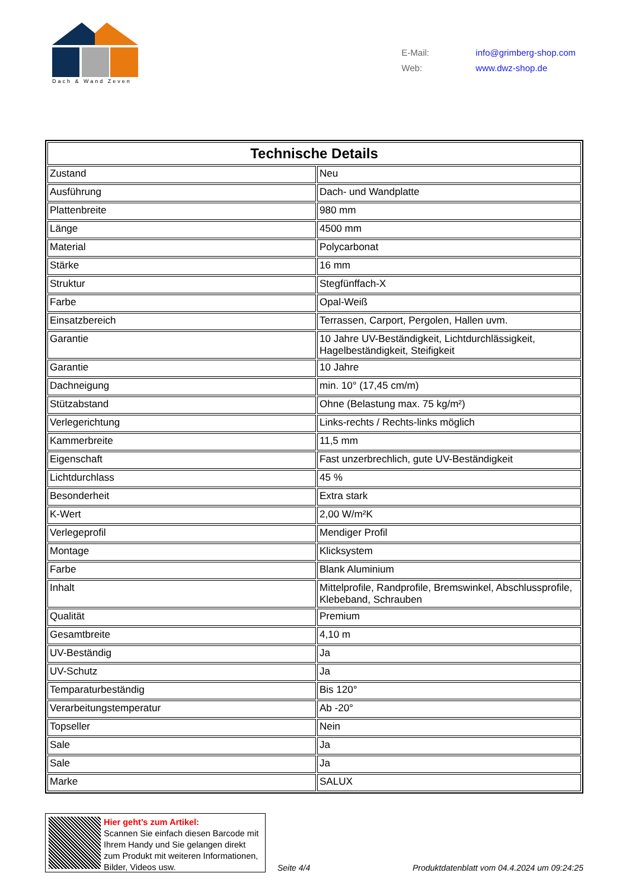Dach & Wand Zeven
E-Mail: info@grimberg-shop.com
Web: www.dwz-shop.de
| Technische Details | |
| --- | --- |
| Zustand | Neu |
| Ausführung | Dach- und Wandplatte |
| Plattenbreite | 980 mm |
| Länge | 4500 mm |
| Material | Polycarbonat |
| Stärke | 16 mm |
| Struktur | Stegfünffach-X |
| Farbe | Opal-Weiß |
| Einsatzbereich | Terrassen, Carport, Pergolen, Hallen uvm. |
| Garantie | 10 Jahre UV-Beständigkeit, Lichtdurchlässigkeit, Hagelbeständigkeit, Steifigkeit |
| Garantie | 10 Jahre |
| Dachneigung | min. 10° (17,45 cm/m) |
| Stützabstand | Ohne (Belastung max. 75 kg/m²) |
| Verlegerichtung | Links-rechts / Rechts-links möglich |
| Kammerbreite | 11,5 mm |
| Eigenschaft | Fast unzerbrechlich, gute UV-Beständigkeit |
| Lichtdurchlass | 45 % |
| Besonderheit | Extra stark |
| K-Wert | 2,00 W/m²K |
| Verlegeprofil | Mendiger Profil |
| Montage | Klicksystem |
| Farbe | Blank Aluminium |
| Inhalt | Mittelprofile, Randprofile, Bremswinkel, Abschlussprofile, Klebeband, Schrauben |
| Qualität | Premium |
| Gesamtbreite | 4,10 m |
| UV-Beständig | Ja |
| UV-Schutz | Ja |
| Temparaturbeständig | Bis 120° |
| Verarbeitungstemperatur | Ab -20° |
| Topseller | Nein |
| Sale | Ja |
| Sale | Ja |
| Marke | SALUX |
Hier geht’s zum Artikel:
Scannen Sie einfach diesen Barcode mit Ihrem Handy und Sie gelangen direkt zum Produkt mit weiteren Informationen, Bilder, Videos usw.
Seite 4/4
Produktdatenblatt vom 04.4.2024 um 09:24:25